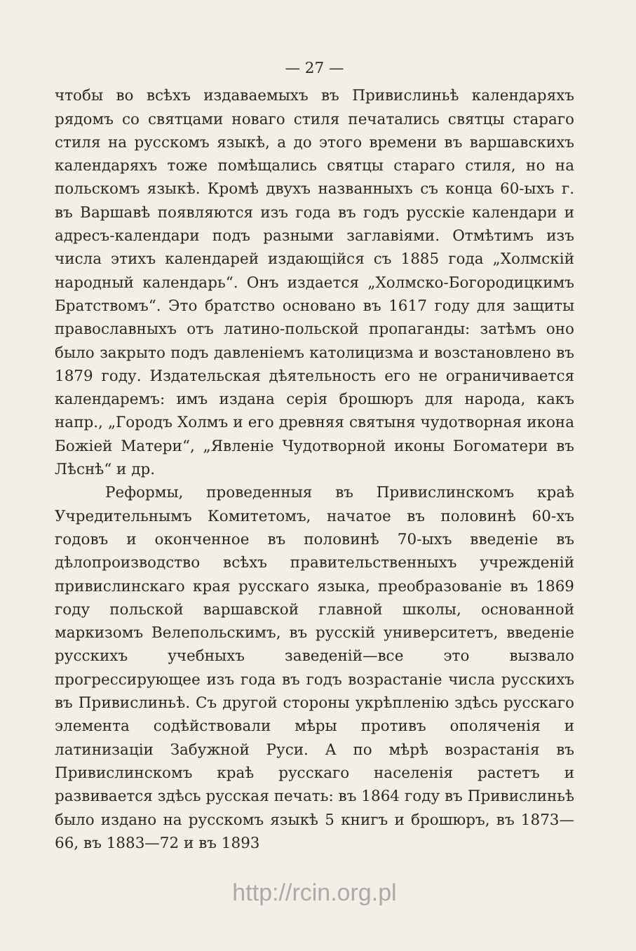— 27 —
чтобы во всѣхъ издаваемыхъ въ Привислиньѣ календаряхъ рядомъ со святцами новаго стиля печатались святцы стараго стиля на русскомъ языкѣ, а до этого времени въ варшавскихъ календаряхъ тоже помѣщались святцы стараго стиля, но на польскомъ языкѣ. Кромѣ двухъ названныхъ съ конца 60-ыхъ г. въ Варшавѣ появляются изъ года въ годъ русскіе календари и адресъ-календари подъ разными заглавіями. Отмѣтимъ изъ числа этихъ календарей издающійся съ 1885 года „Холмскій народный календарь“. Онъ издается „Холмско-Богородицкимъ Братствомъ“. Это братство основано въ 1617 году для защиты православныхъ отъ латино-польской пропаганды: затѣмъ оно было закрыто подъ давленіемъ католицизма и возстановлено въ 1879 году. Издательская дѣятельность его не ограничивается календаремъ: имъ издана серія брошюръ для народа, какъ напр., „Городъ Холмъ и его древняя святыня чудотворная икона Божіей Матери“, „Явленіе Чудотворной иконы Богоматери въ Лѣснѣ“ и др.
Реформы, проведенныя въ Привислинскомъ краѣ Учредительнымъ Комитетомъ, начатое въ половинѣ 60-хъ годовъ и оконченное въ половинѣ 70-ыхъ введеніе въ дѣлопроизводство всѣхъ правительственныхъ учрежденій привислинскаго края русскаго языка, преобразованіе въ 1869 году польской варшавской главной школы, основанной маркизомъ Велепольскимъ, въ русскій университетъ, введеніе русскихъ учебныхъ заведеній—все это вызвало прогрессирующее изъ года въ годъ возрастаніе числа русскихъ въ Привислиньѣ. Съ другой стороны укрѣпленію здѣсь русскаго элемента содѣйствовали мѣры противъ ополяченія и латинизаціи Забужной Руси. А по мѣрѣ возрастанія въ Привислинскомъ краѣ русскаго населенія растетъ и развивается здѣсь русская печать: въ 1864 году въ Привислиньѣ было издано на русскомъ языкѣ 5 книгъ и брошюръ, въ 1873—66, въ 1883—72 и въ 1893
http://rcin.org.pl